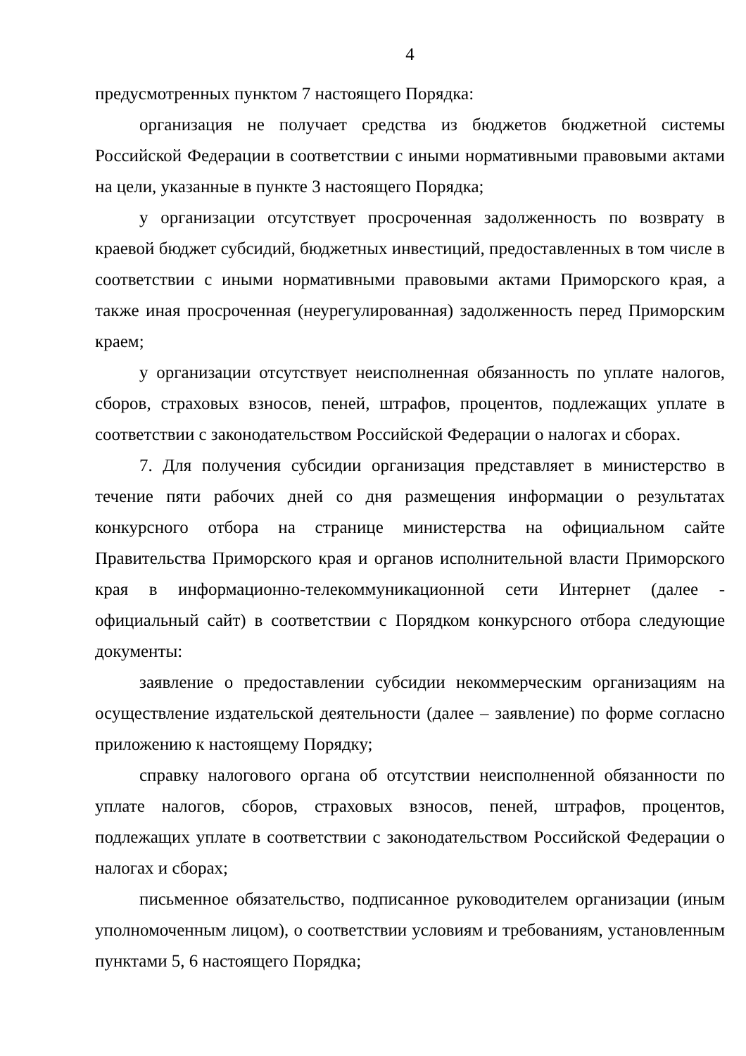4
предусмотренных пунктом 7 настоящего Порядка:
организация не получает средства из бюджетов бюджетной системы Российской Федерации в соответствии с иными нормативными правовыми актами на цели, указанные в пункте 3 настоящего Порядка;
у организации отсутствует просроченная задолженность по возврату в краевой бюджет субсидий, бюджетных инвестиций, предоставленных в том числе в соответствии с иными нормативными правовыми актами Приморского края, а также иная просроченная (неурегулированная) задолженность перед Приморским краем;
у организации отсутствует неисполненная обязанность по уплате налогов, сборов, страховых взносов, пеней, штрафов, процентов, подлежащих уплате в соответствии с законодательством Российской Федерации о налогах и сборах.
7. Для получения субсидии организация представляет в министерство в течение пяти рабочих дней со дня размещения информации о результатах конкурсного отбора на странице министерства на официальном сайте Правительства Приморского края и органов исполнительной власти Приморского края в информационно-телекоммуникационной сети Интернет (далее - официальный сайт) в соответствии с Порядком конкурсного отбора следующие документы:
заявление о предоставлении субсидии некоммерческим организациям на осуществление издательской деятельности (далее – заявление) по форме согласно приложению к настоящему Порядку;
справку налогового органа об отсутствии неисполненной обязанности по уплате налогов, сборов, страховых взносов, пеней, штрафов, процентов, подлежащих уплате в соответствии с законодательством Российской Федерации о налогах и сборах;
письменное обязательство, подписанное руководителем организации (иным уполномоченным лицом), о соответствии условиям и требованиям, установленным пунктами 5, 6 настоящего Порядка;